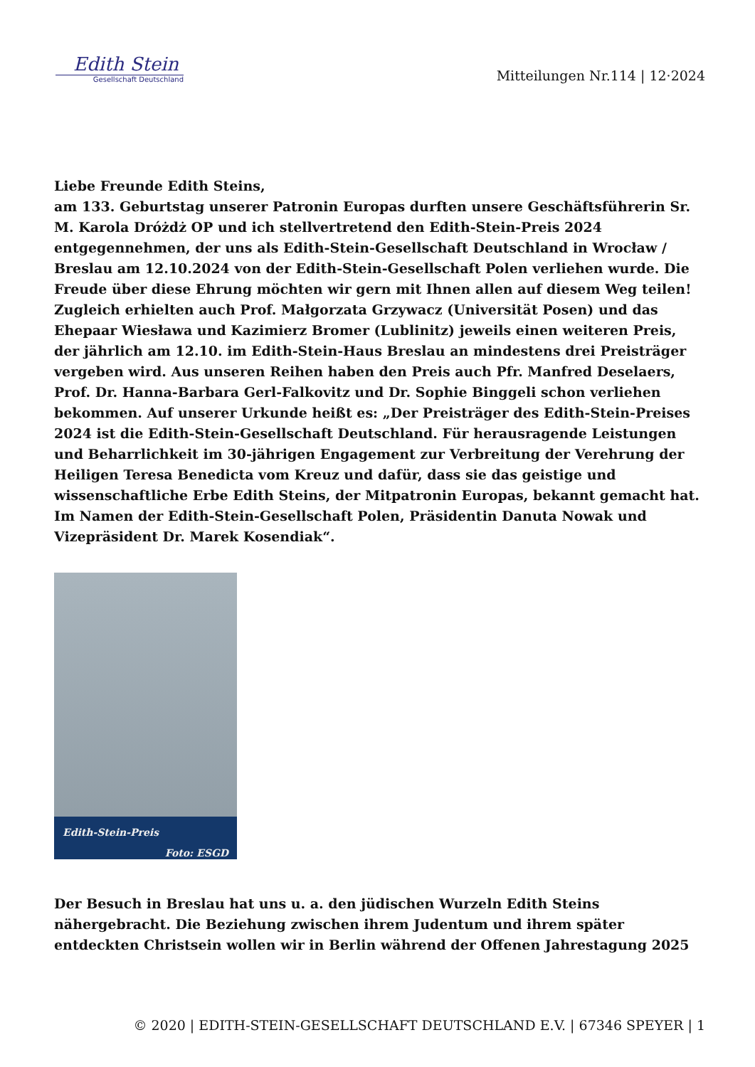Edith Stein
Gesellschaft Deutschland
Mitteilungen Nr.114 | 12·2024
Liebe Freunde Edith Steins,
am 133. Geburtstag unserer Patronin Europas durften unsere Geschäftsführerin Sr. M. Karola Dróżdż OP und ich stellvertretend den Edith-Stein-Preis 2024 entgegennehmen, der uns als Edith-Stein-Gesellschaft Deutschland in Wrocław / Breslau am 12.10.2024 von der Edith-Stein-Gesellschaft Polen verliehen wurde. Die Freude über diese Ehrung möchten wir gern mit Ihnen allen auf diesem Weg teilen! Zugleich erhielten auch Prof. Małgorzata Grzywacz (Universität Posen) und das Ehepaar Wiesława und Kazimierz Bromer (Lublinitz) jeweils einen weiteren Preis, der jährlich am 12.10. im Edith-Stein-Haus Breslau an mindestens drei Preisträger vergeben wird. Aus unseren Reihen haben den Preis auch Pfr. Manfred Deselaers, Prof. Dr. Hanna-Barbara Gerl-Falkovitz und Dr. Sophie Binggeli schon verliehen bekommen. Auf unserer Urkunde heißt es: „Der Preisträger des Edith-Stein-Preises 2024 ist die Edith-Stein-Gesellschaft Deutschland. Für herausragende Leistungen und Beharrlichkeit im 30-jährigen Engagement zur Verbreitung der Verehrung der Heiligen Teresa Benedicta vom Kreuz und dafür, dass sie das geistige und wissenschaftliche Erbe Edith Steins, der Mitpatronin Europas, bekannt gemacht hat. Im Namen der Edith-Stein-Gesellschaft Polen, Präsidentin Danuta Nowak und Vizepräsident Dr. Marek Kosendiak“.
Edith-Stein-Preis
Foto: ESGD
Der Besuch in Breslau hat uns u. a. den jüdischen Wurzeln Edith Steins nähergebracht. Die Beziehung zwischen ihrem Judentum und ihrem später entdeckten Christsein wollen wir in Berlin während der Offenen Jahrestagung 2025
© 2020 | EDITH-STEIN-GESELLSCHAFT DEUTSCHLAND E.V. | 67346 SPEYER | 1